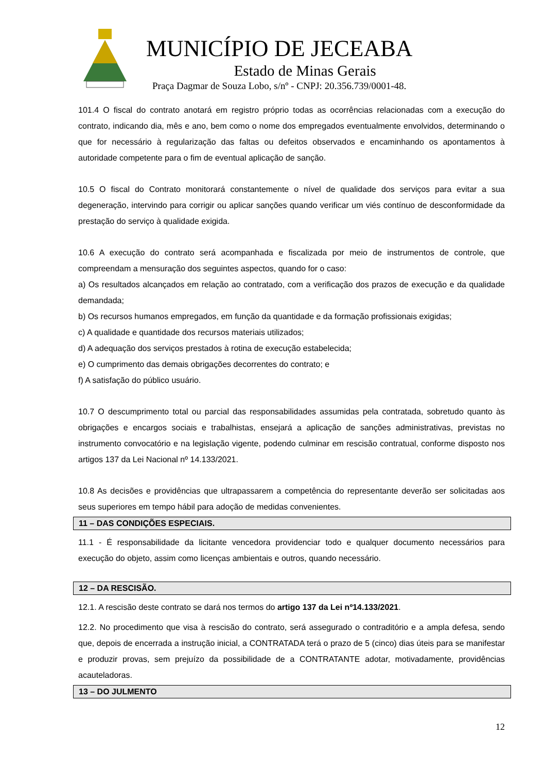MUNICÍPIO DE JECEABA
Estado de Minas Gerais
Praça Dagmar de Souza Lobo, s/nº - CNPJ: 20.356.739/0001-48.
101.4 O fiscal do contrato anotará em registro próprio todas as ocorrências relacionadas com a execução do contrato, indicando dia, mês e ano, bem como o nome dos empregados eventualmente envolvidos, determinando o que for necessário à regularização das faltas ou defeitos observados e encaminhando os apontamentos à autoridade competente para o fim de eventual aplicação de sanção.
10.5 O fiscal do Contrato monitorará constantemente o nível de qualidade dos serviços para evitar a sua degeneração, intervindo para corrigir ou aplicar sanções quando verificar um viés contínuo de desconformidade da prestação do serviço à qualidade exigida.
10.6 A execução do contrato será acompanhada e fiscalizada por meio de instrumentos de controle, que compreendam a mensuração dos seguintes aspectos, quando for o caso:
a) Os resultados alcançados em relação ao contratado, com a verificação dos prazos de execução e da qualidade demandada;
b) Os recursos humanos empregados, em função da quantidade e da formação profissionais exigidas;
c) A qualidade e quantidade dos recursos materiais utilizados;
d) A adequação dos serviços prestados à rotina de execução estabelecida;
e) O cumprimento das demais obrigações decorrentes do contrato; e
f) A satisfação do público usuário.
10.7 O descumprimento total ou parcial das responsabilidades assumidas pela contratada, sobretudo quanto às obrigações e encargos sociais e trabalhistas, ensejará a aplicação de sanções administrativas, previstas no instrumento convocatório e na legislação vigente, podendo culminar em rescisão contratual, conforme disposto nos artigos 137 da Lei Nacional nº 14.133/2021.
10.8 As decisões e providências que ultrapassarem a competência do representante deverão ser solicitadas aos seus superiores em tempo hábil para adoção de medidas convenientes.
11 – DAS CONDIÇÕES ESPECIAIS.
11.1 - É responsabilidade da licitante vencedora providenciar todo e qualquer documento necessários para execução do objeto, assim como licenças ambientais e outros, quando necessário.
12 – DA RESCISÃO.
12.1. A rescisão deste contrato se dará nos termos do artigo 137 da Lei nº14.133/2021.
12.2. No procedimento que visa à rescisão do contrato, será assegurado o contraditório e a ampla defesa, sendo que, depois de encerrada a instrução inicial, a CONTRATADA terá o prazo de 5 (cinco) dias úteis para se manifestar e produzir provas, sem prejuízo da possibilidade de a CONTRATANTE adotar, motivadamente, providências acauteladoras.
13 – DO JULMENTO
12